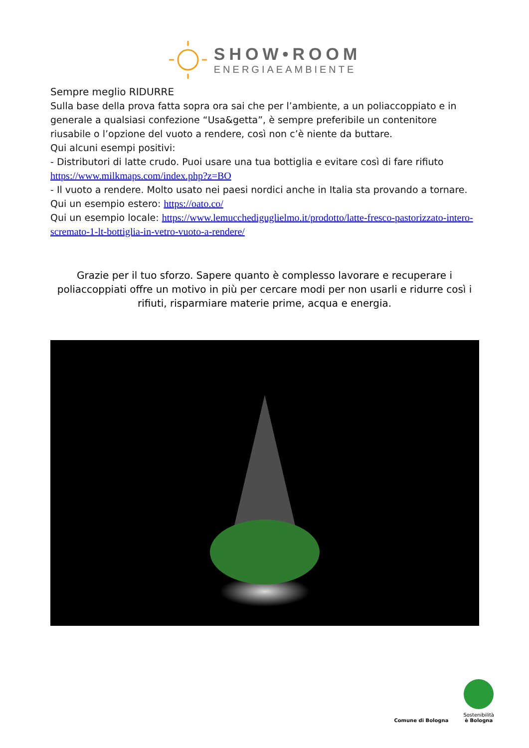SHOW•ROOM
ENERGIAEAMBIENTE
Sempre meglio RIDURRE
Sulla base della prova fatta sopra ora sai che per l’ambiente, a un poliaccoppiato e in generale a qualsiasi confezione “Usa&getta”, è sempre preferibile un contenitore riusabile o l’opzione del vuoto a rendere, così non c’è niente da buttare.
Qui alcuni esempi positivi:
- Distributori di latte crudo. Puoi usare una tua bottiglia e evitare così di fare rifiuto https://www.milkmaps.com/index.php?z=BO
- Il vuoto a rendere. Molto usato nei paesi nordici anche in Italia sta provando a tornare.
Qui un esempio estero: https://oato.co/
Qui un esempio locale: https://www.lemucchediguglielmo.it/prodotto/latte-fresco-pastorizzato-intero-scremato-1-lt-bottiglia-in-vetro-vuoto-a-rendere/
Grazie per il tuo sforzo. Sapere quanto è complesso lavorare e recuperare i poliaccoppiati offre un motivo in più per cercare modi per non usarli e ridurre così i rifiuti, risparmiare materie prime, acqua e energia.
Comune di Bologna
Sostenibilità
è Bologna